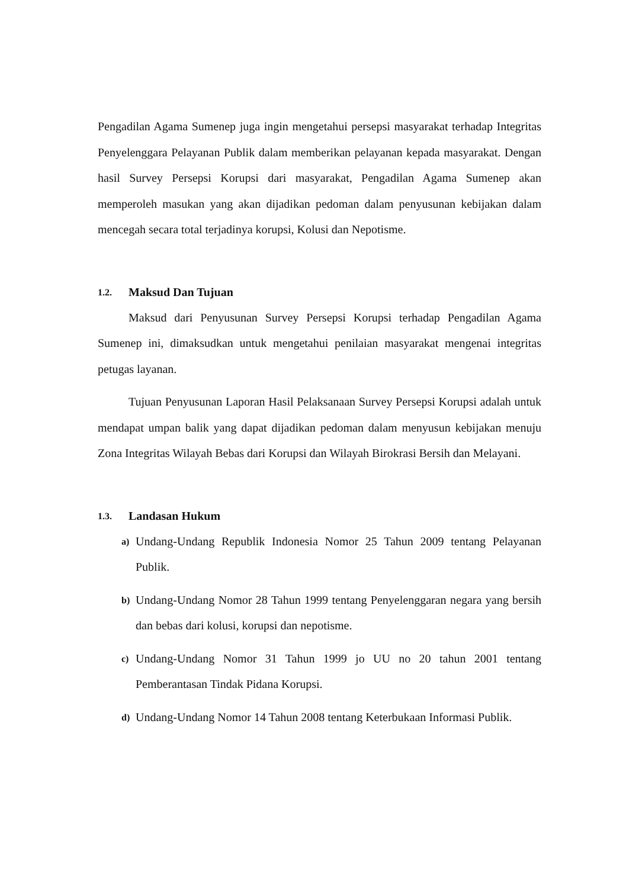Pengadilan Agama Sumenep juga ingin mengetahui persepsi masyarakat terhadap Integritas Penyelenggara Pelayanan Publik dalam memberikan pelayanan kepada masyarakat. Dengan hasil Survey Persepsi Korupsi dari masyarakat, Pengadilan Agama Sumenep akan memperoleh masukan yang akan dijadikan pedoman dalam penyusunan kebijakan dalam mencegah secara total terjadinya korupsi, Kolusi dan Nepotisme.
1.2. Maksud Dan Tujuan
Maksud dari Penyusunan Survey Persepsi Korupsi terhadap Pengadilan Agama Sumenep ini, dimaksudkan untuk mengetahui penilaian masyarakat mengenai integritas petugas layanan.
Tujuan Penyusunan Laporan Hasil Pelaksanaan Survey Persepsi Korupsi adalah untuk mendapat umpan balik yang dapat dijadikan pedoman dalam menyusun kebijakan menuju Zona Integritas Wilayah Bebas dari Korupsi dan Wilayah Birokrasi Bersih dan Melayani.
1.3. Landasan Hukum
a)
Undang-Undang Republik Indonesia Nomor 25 Tahun 2009 tentang Pelayanan Publik.
b)
Undang-Undang Nomor 28 Tahun 1999 tentang Penyelenggaran negara yang bersih dan bebas dari kolusi, korupsi dan nepotisme.
c)
Undang-Undang Nomor 31 Tahun 1999 jo UU no 20 tahun 2001 tentang Pemberantasan Tindak Pidana Korupsi.
d)
Undang-Undang Nomor 14 Tahun 2008 tentang Keterbukaan Informasi Publik.